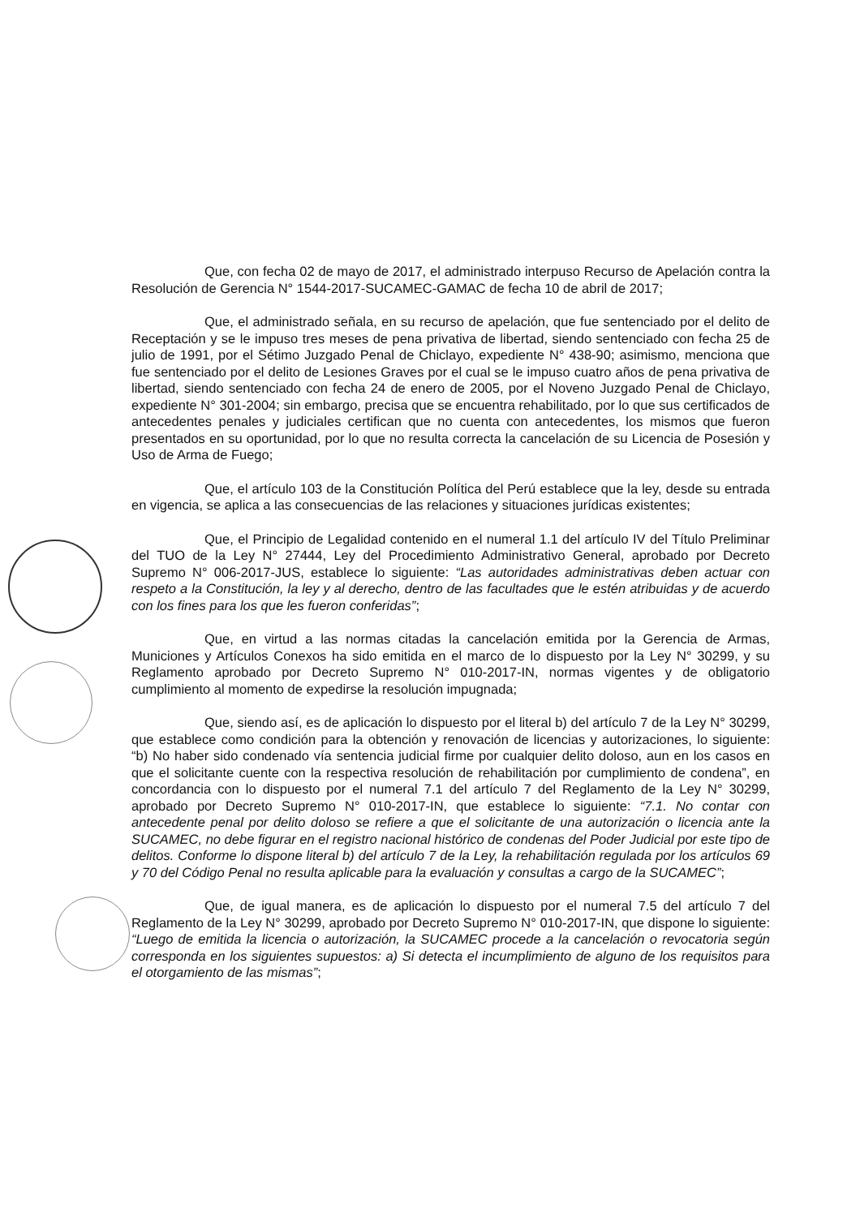Que, con fecha 02 de mayo de 2017, el administrado interpuso Recurso de Apelación contra la Resolución de Gerencia N° 1544-2017-SUCAMEC-GAMAC de fecha 10 de abril de 2017;
Que, el administrado señala, en su recurso de apelación, que fue sentenciado por el delito de Receptación y se le impuso tres meses de pena privativa de libertad, siendo sentenciado con fecha 25 de julio de 1991, por el Sétimo Juzgado Penal de Chiclayo, expediente N° 438-90; asimismo, menciona que fue sentenciado por el delito de Lesiones Graves por el cual se le impuso cuatro años de pena privativa de libertad, siendo sentenciado con fecha 24 de enero de 2005, por el Noveno Juzgado Penal de Chiclayo, expediente N° 301-2004; sin embargo, precisa que se encuentra rehabilitado, por lo que sus certificados de antecedentes penales y judiciales certifican que no cuenta con antecedentes, los mismos que fueron presentados en su oportunidad, por lo que no resulta correcta la cancelación de su Licencia de Posesión y Uso de Arma de Fuego;
Que, el artículo 103 de la Constitución Política del Perú establece que la ley, desde su entrada en vigencia, se aplica a las consecuencias de las relaciones y situaciones jurídicas existentes;
Que, el Principio de Legalidad contenido en el numeral 1.1 del artículo IV del Título Preliminar del TUO de la Ley N° 27444, Ley del Procedimiento Administrativo General, aprobado por Decreto Supremo N° 006-2017-JUS, establece lo siguiente: “Las autoridades administrativas deben actuar con respeto a la Constitución, la ley y al derecho, dentro de las facultades que le estén atribuidas y de acuerdo con los fines para los que les fueron conferidas”;
Que, en virtud a las normas citadas la cancelación emitida por la Gerencia de Armas, Municiones y Artículos Conexos ha sido emitida en el marco de lo dispuesto por la Ley N° 30299, y su Reglamento aprobado por Decreto Supremo N° 010-2017-IN, normas vigentes y de obligatorio cumplimiento al momento de expedirse la resolución impugnada;
Que, siendo así, es de aplicación lo dispuesto por el literal b) del artículo 7 de la Ley N° 30299, que establece como condición para la obtención y renovación de licencias y autorizaciones, lo siguiente: “b) No haber sido condenado vía sentencia judicial firme por cualquier delito doloso, aun en los casos en que el solicitante cuente con la respectiva resolución de rehabilitación por cumplimiento de condena”, en concordancia con lo dispuesto por el numeral 7.1 del artículo 7 del Reglamento de la Ley N° 30299, aprobado por Decreto Supremo N° 010-2017-IN, que establece lo siguiente: “7.1. No contar con antecedente penal por delito doloso se refiere a que el solicitante de una autorización o licencia ante la SUCAMEC, no debe figurar en el registro nacional histórico de condenas del Poder Judicial por este tipo de delitos. Conforme lo dispone literal b) del artículo 7 de la Ley, la rehabilitación regulada por los artículos 69 y 70 del Código Penal no resulta aplicable para la evaluación y consultas a cargo de la SUCAMEC”;
Que, de igual manera, es de aplicación lo dispuesto por el numeral 7.5 del artículo 7 del Reglamento de la Ley N° 30299, aprobado por Decreto Supremo N° 010-2017-IN, que dispone lo siguiente: “Luego de emitida la licencia o autorización, la SUCAMEC procede a la cancelación o revocatoria según corresponda en los siguientes supuestos: a) Si detecta el incumplimiento de alguno de los requisitos para el otorgamiento de las mismas”;